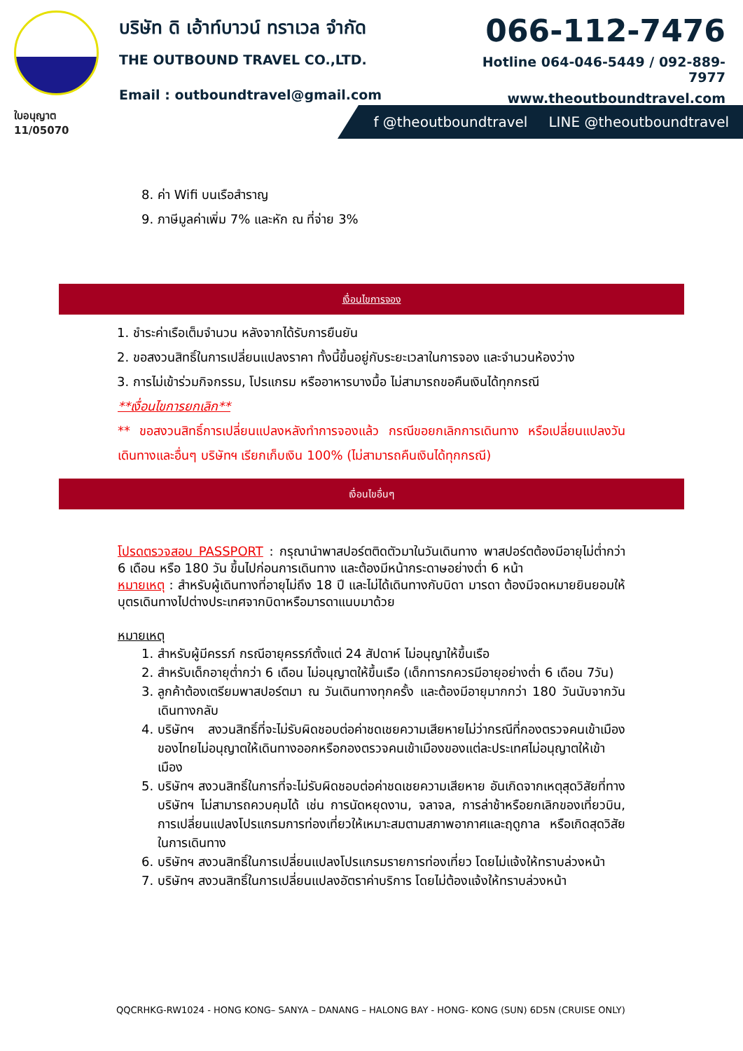ใบอนุญาต 11/05070
บริษัท ดิ เอ้าท์บาวน์ ทราเวล จำกัด
THE OUTBOUND TRAVEL CO.,LTD.
Email : outboundtravel@gmail.com
066-112-7476
Hotline 064-046-5449 / 092-889-7977
www.theoutboundtravel.com
f @theoutboundtravel LINE @theoutboundtravel
8. ค่า Wifi บนเรือสำราญ
9. ภาษีมูลค่าเพิ่ม 7% และหัก ณ ที่จ่าย 3%
เงื่อนไขการจอง
1. ชำระค่าเรือเต็มจำนวน หลังจากได้รับการยืนยัน
2. ขอสงวนสิทธิ์ในการเปลี่ยนแปลงราคา ทั้งนี้ขึ้นอยู่กับระยะเวลาในการจอง และจำนวนห้องว่าง
3. การไม่เข้าร่วมกิจกรรม, โปรแกรม หรืออาหารบางมื้อ ไม่สามารถขอคืนเงินได้ทุกกรณี
**เงื่อนไขการยกเลิก**
** ขอสงวนสิทธิ์การเปลี่ยนแปลงหลังทำการจองแล้ว กรณีขอยกเลิกการเดินทาง หรือเปลี่ยนแปลงวันเดินทางและอื่นๆ บริษัทฯ เรียกเก็บเงิน 100% (ไม่สามารถคืนเงินได้ทุกกรณี)
เงื่อนไขอื่นๆ
โปรดตรวจสอบ PASSPORT : กรุณานำพาสปอร์ตติดตัวมาในวันเดินทาง พาสปอร์ตต้องมีอายุไม่ต่ำกว่า 6 เดือน หรือ 180 วัน ขึ้นไปก่อนการเดินทาง และต้องมีหน้ากระดาษอย่างต่ำ 6 หน้า
หมายเหตุ : สำหรับผู้เดินทางที่อายุไม่ถึง 18 ปี และไม่ได้เดินทางกับบิดา มารดา ต้องมีจดหมายยินยอมให้บุตรเดินทางไปต่างประเทศจากบิดาหรือมารดาแนบมาด้วย
หมายเหตุ
1. สำหรับผู้มีครรภ์ กรณีอายุครรภ์ตั้งแต่ 24 สัปดาห์ ไม่อนุญาให้ขึ้นเรือ
2. สำหรับเด็กอายุต่ำกว่า 6 เดือน ไม่อนุญาตให้ขึ้นเรือ (เด็กทารกควรมีอายุอย่างต่ำ 6 เดือน 7วัน)
3. ลูกค้าต้องเตรียมพาสปอร์ตมา ณ วันเดินทางทุกครั้ง และต้องมีอายุมากกว่า 180 วันนับจากวันเดินทางกลับ
4. บริษัทฯ สงวนสิทธิ์ที่จะไม่รับผิดชอบต่อค่าชดเชยความเสียหายไม่ว่ากรณีที่กองตรวจคนเข้าเมืองของไทยไม่อนุญาตให้เดินทางออกหรือกองตรวจคนเข้าเมืองของแต่ละประเทศไม่อนุญาตให้เข้าเมือง
5. บริษัทฯ สงวนสิทธิ์ในการที่จะไม่รับผิดชอบต่อค่าชดเชยความเสียหาย อันเกิดจากเหตุสุดวิสัยที่ทาง บริษัทฯ ไม่สามารถควบคุมได้ เช่น การนัดหยุดงาน, จลาจล, การล่าช้าหรือยกเลิกของเที่ยวบิน, การเปลี่ยนแปลงโปรแกรมการท่องเที่ยวให้เหมาะสมตามสภาพอากาศและฤดูกาล หรือเกิดสุดวิสัยในการเดินทาง
6. บริษัทฯ สงวนสิทธิ์ในการเปลี่ยนแปลงโปรแกรมรายการท่องเที่ยว โดยไม่แจ้งให้ทราบล่วงหน้า
7. บริษัทฯ สงวนสิทธิ์ในการเปลี่ยนแปลงอัตราค่าบริการ โดยไม่ต้องแจ้งให้ทราบล่วงหน้า
QQCRHKG-RW1024 - HONG KONG– SANYA – DANANG – HALONG BAY - HONG- KONG (SUN) 6D5N (CRUISE ONLY)